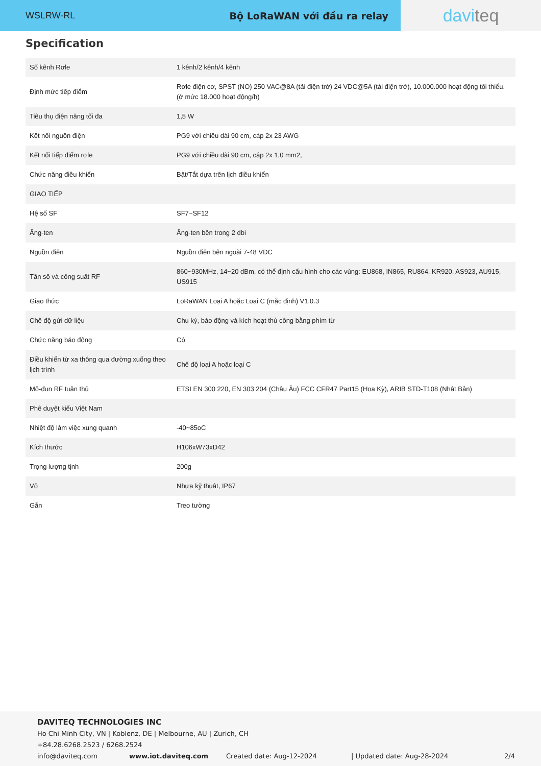WSLRW-RL Bộ LoRaWAN với đầu ra relay
davi teq
Specification
| Số kênh Rơle | 1 kênh/2 kênh/4 kênh |
| Định mức tiếp điểm | Rơle điện cơ, SPST (NO) 250 VAC@8A (tải điện trở) 24 VDC@5A (tải điện trở), 10.000.000 hoạt động tối thiểu. (ở mức 18.000 hoạt động/h) |
| Tiêu thụ điện năng tối đa | 1,5 W |
| Kết nối nguồn điện | PG9 với chiều dài 90 cm, cáp 2x 23 AWG |
| Kết nối tiếp điểm rơle | PG9 với chiều dài 90 cm, cáp 2x 1,0 mm2, |
| Chức năng điều khiển | Bật/Tắt dựa trên lịch điều khiển |
| GIAO TIẾP | |
| Hệ số SF | SF7~SF12 |
| Ăng-ten | Ăng-ten bên trong 2 dbi |
| Nguồn điện | Nguồn điện bên ngoài 7-48 VDC |
| Tần số và công suất RF | 860~930MHz, 14~20 dBm, có thể định cấu hình cho các vùng: EU868, IN865, RU864, KR920, AS923, AU915, US915 |
| Giao thức | LoRaWAN Loại A hoặc Loại C (mặc định) V1.0.3 |
| Chế độ gửi dữ liệu | Chu kỳ, báo động và kích hoạt thủ công bằng phím từ |
| Chức năng báo động | Có |
| Điều khiển từ xa thông qua đường xuống theo lịch trình | Chế độ loại A hoặc loại C |
| Mô-đun RF tuân thủ | ETSI EN 300 220, EN 303 204 (Châu Âu) FCC CFR47 Part15 (Hoa Kỳ), ARIB STD-T108 (Nhật Bản) |
| Phê duyệt kiểu Việt Nam | |
| Nhiệt độ làm việc xung quanh | -40~85oC |
| Kích thước | H106xW73xD42 |
| Trọng lượng tịnh | 200g |
| Vỏ | Nhựa kỹ thuật, IP67 |
| Gắn | Treo tường |
DAVITEQ TECHNOLOGIES INC
Ho Chi Minh City, VN | Koblenz, DE | Melbourne, AU | Zurich, CH
+84.28.6268.2523 / 6268.2524
info@daviteq.com www.iot.daviteq.com Created date: Aug-12-2024 | Updated date: Aug-28-2024 2/4